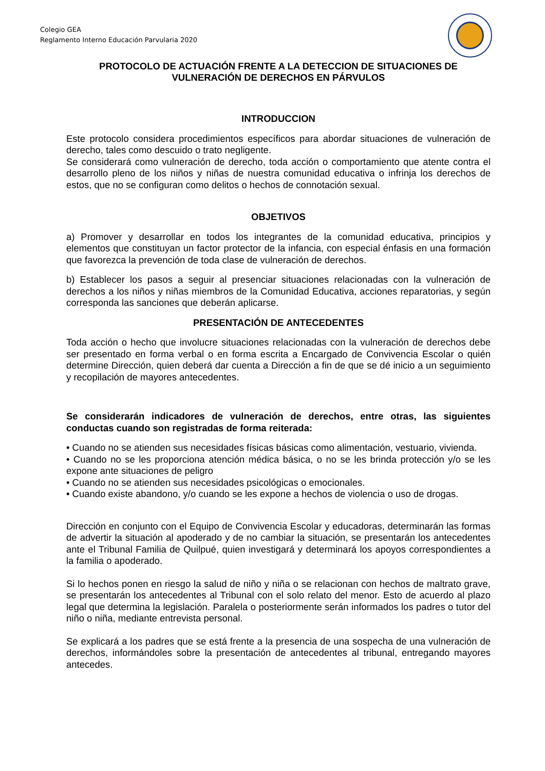Colegio GEA
Reglamento Interno Educación Parvularia 2020
PROTOCOLO DE ACTUACIÓN FRENTE A LA DETECCION DE SITUACIONES DE VULNERACIÓN DE DERECHOS EN PÁRVULOS
INTRODUCCION
Este protocolo considera procedimientos específicos para abordar situaciones de vulneración de derecho, tales como descuido o trato negligente.
Se considerará como vulneración de derecho, toda acción o comportamiento que atente contra el desarrollo pleno de los niños y niñas de nuestra comunidad educativa o infrinja los derechos de estos, que no se configuran como delitos o hechos de connotación sexual.
OBJETIVOS
a) Promover y desarrollar en todos los integrantes de la comunidad educativa, principios y elementos que constituyan un factor protector de la infancia, con especial énfasis en una formación que favorezca la prevención de toda clase de vulneración de derechos.
b) Establecer los pasos a seguir al presenciar situaciones relacionadas con la vulneración de derechos a los niños y niñas miembros de la Comunidad Educativa, acciones reparatorias, y según corresponda las sanciones que deberán aplicarse.
PRESENTACIÓN DE ANTECEDENTES
Toda acción o hecho que involucre situaciones relacionadas con la vulneración de derechos debe ser presentado en forma verbal o en forma escrita a Encargado de Convivencia Escolar o quién determine Dirección, quien deberá dar cuenta a Dirección a fin de que se dé inicio a un seguimiento y recopilación de mayores antecedentes.
Se considerarán indicadores de vulneración de derechos, entre otras, las siguientes conductas cuando son registradas de forma reiterada:
• Cuando no se atienden sus necesidades físicas básicas como alimentación, vestuario, vivienda.
• Cuando no se les proporciona atención médica básica, o no se les brinda protección y/o se les expone ante situaciones de peligro
• Cuando no se atienden sus necesidades psicológicas o emocionales.
• Cuando existe abandono, y/o cuando se les expone a hechos de violencia o uso de drogas.
Dirección en conjunto con el Equipo de Convivencia Escolar y educadoras, determinarán las formas de advertir la situación al apoderado y de no cambiar la situación, se presentarán los antecedentes ante el Tribunal Familia de Quilpué, quien investigará y determinará los apoyos correspondientes a la familia o apoderado.
Si lo hechos ponen en riesgo la salud de niño y niña o se relacionan con hechos de maltrato grave, se presentarán los antecedentes al Tribunal con el solo relato del menor. Esto de acuerdo al plazo legal que determina la legislación. Paralela o posteriormente serán informados los padres o tutor del niño o niña, mediante entrevista personal.
Se explicará a los padres que se está frente a la presencia de una sospecha de una vulneración de derechos, informándoles sobre la presentación de antecedentes al tribunal, entregando mayores antecedes.